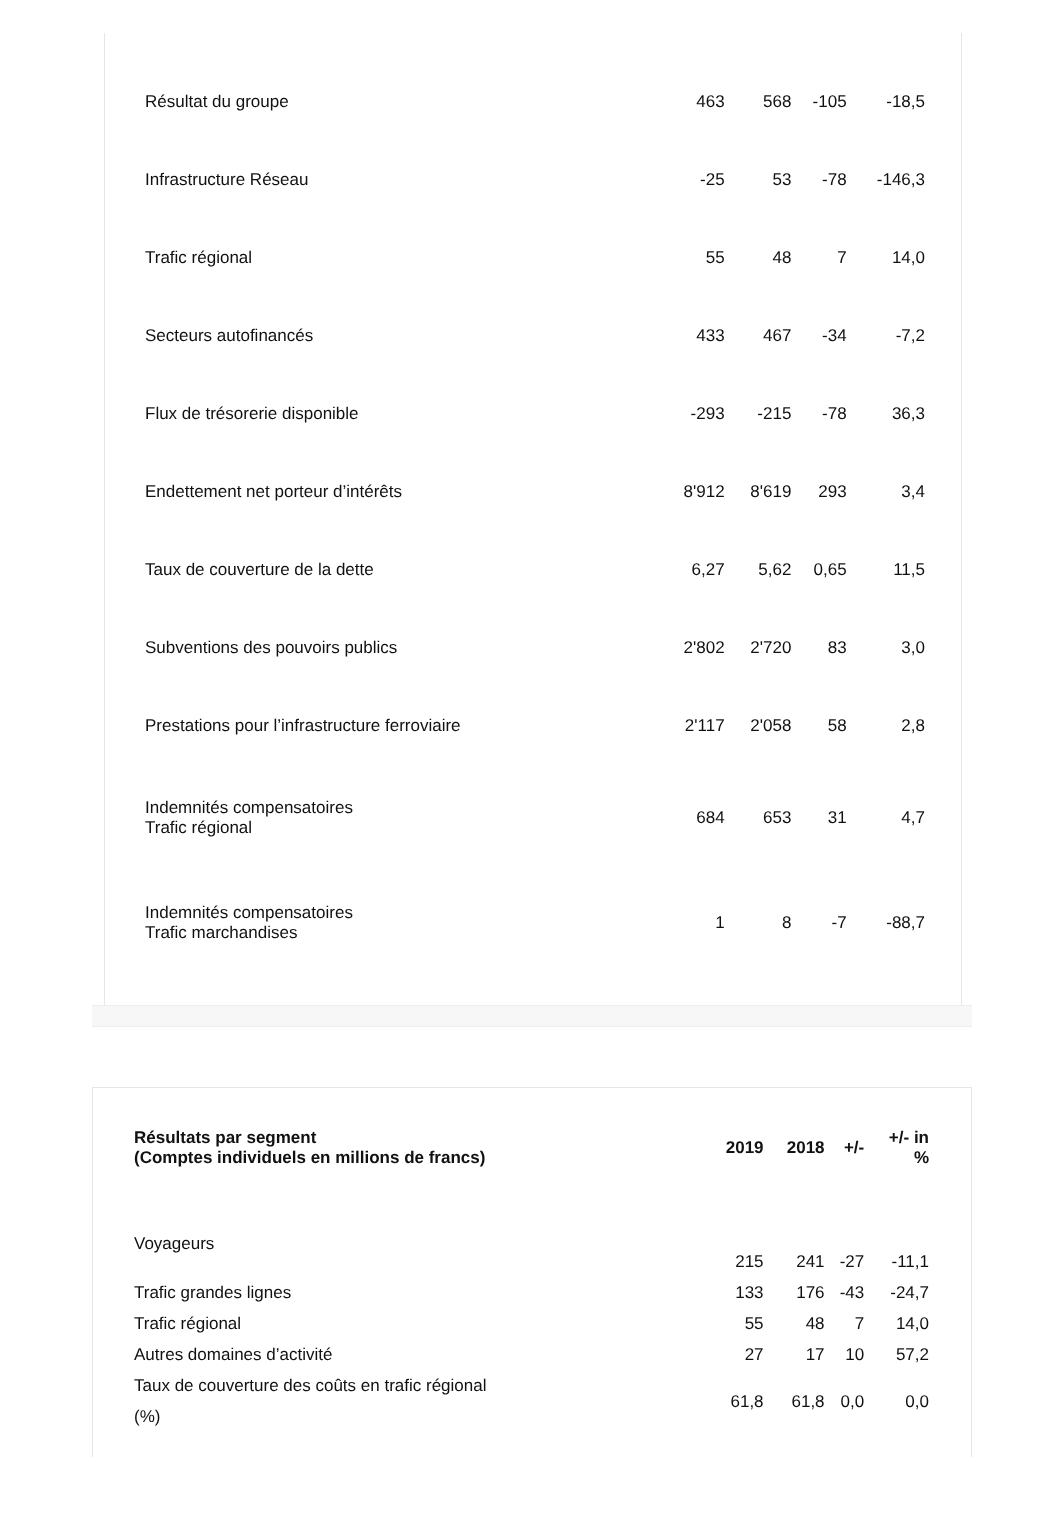| Résultat du groupe | 463 | 568 | -105 | -18,5 |
| Infrastructure Réseau | -25 | 53 | -78 | -146,3 |
| Trafic régional | 55 | 48 | 7 | 14,0 |
| Secteurs autofinancés | 433 | 467 | -34 | -7,2 |
| Flux de trésorerie disponible | -293 | -215 | -78 | 36,3 |
| Endettement net porteur d’intérêts | 8'912 | 8'619 | 293 | 3,4 |
| Taux de couverture de la dette | 6,27 | 5,62 | 0,65 | 11,5 |
| Subventions des pouvoirs publics | 2'802 | 2'720 | 83 | 3,0 |
| Prestations pour l’infrastructure ferroviaire | 2'117 | 2'058 | 58 | 2,8 |
| Indemnités compensatoires Trafic régional | 684 | 653 | 31 | 4,7 |
| Indemnités compensatoires Trafic marchandises | 1 | 8 | -7 | -88,7 |
| Résultats par segment (Comptes individuels en millions de francs) | 2019 | 2018 | +/- | +/- in % |
| --- | --- | --- | --- | --- |
| Voyageurs | 215 | 241 | -27 | -11,1 |
| Trafic grandes lignes | 133 | 176 | -43 | -24,7 |
| Trafic régional | 55 | 48 | 7 | 14,0 |
| Autres domaines d’activité | 27 | 17 | 10 | 57,2 |
| Taux de couverture des coûts en trafic régional (%) | 61,8 | 61,8 | 0,0 | 0,0 |